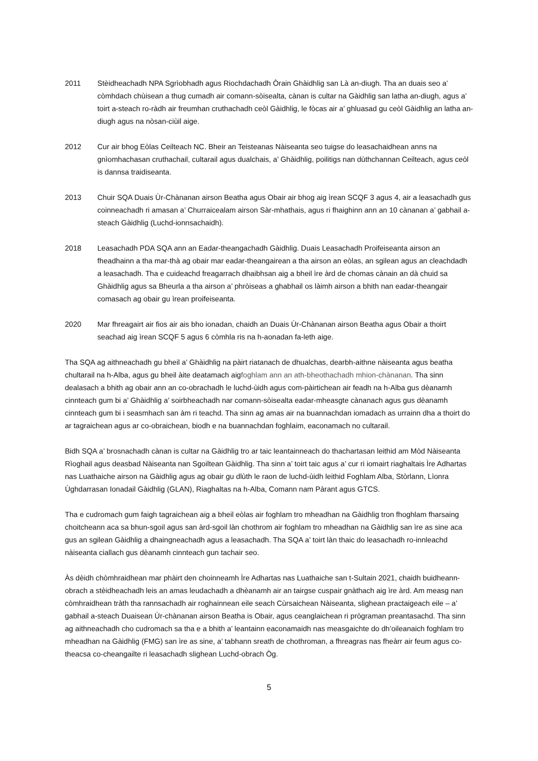2011 Stèidheachadh NPA Sgrìobhadh agus Riochdachadh Òrain Ghàidhlig san Là an-diugh. Tha an duais seo a’ còmhdach chùisean a thug cumadh air comann-sòisealta, cànan is cultar na Gàidhlig san latha an-diugh, agus a’ toirt a-steach ro-ràdh air freumhan cruthachadh ceòl Gàidhlig, le fòcas air a’ ghluasad gu ceòl Gàidhlig an latha an-diugh agus na nòsan-ciùil aige.
2012 Cur air bhog Eòlas Ceilteach NC. Bheir an Teisteanas Nàiseanta seo tuigse do leasachaidhean anns na gnìomhachasan cruthachail, cultarail agus dualchais, a’ Ghàidhlig, poilitigs nan dùthchannan Ceilteach, agus ceòl is dannsa traidiseanta.
2013 Chuir SQA Duais Ùr-Chànanan airson Beatha agus Obair air bhog aig ìrean SCQF 3 agus 4, air a leasachadh gus coinneachadh ri amasan a’ Churraicealam airson Sàr-mhathais, agus ri fhaighinn ann an 10 cànanan a’ gabhail a-steach Gàidhlig (Luchd-ionnsachaidh).
2018 Leasachadh PDA SQA ann an Eadar-theangachadh Gàidhlig. Duais Leasachadh Proifeiseanta airson an fheadhainn a tha mar-thà ag obair mar eadar-theangairean a tha airson an eòlas, an sgilean agus an cleachdadh a leasachadh. Tha e cuideachd freagarrach dhaibhsan aig a bheil ìre àrd de chomas cànain an dà chuid sa Ghàidhlig agus sa Bheurla a tha airson a’ phròiseas a ghabhail os làimh airson a bhith nan eadar-theangair comasach ag obair gu ìrean proifeiseanta.
2020 Mar fhreagairt air fios air ais bho ionadan, chaidh an Duais Ùr-Chànanan airson Beatha agus Obair a thoirt seachad aig ìrean SCQF 5 agus 6 còmhla ris na h-aonadan fa-leth aige.
Tha SQA ag aithneachadh gu bheil a’ Ghàidhlig na pàirt riatanach de dhualchas, dearbh-aithne nàiseanta agus beatha chultarail na h-Alba, agus gu bheil àite deatamach aigfoghlam ann an ath-bheothachadh mhion-chànanan. Tha sinn dealasach a bhith ag obair ann an co-obrachadh le luchd-ùidh agus com-pàirtichean air feadh na h-Alba gus dèanamh cinnteach gum bi a’ Ghàidhlig a’ soirbheachadh nar comann-sòisealta eadar-mheasgte cànanach agus gus dèanamh cinnteach gum bi i seasmhach san àm ri teachd. Tha sinn ag amas air na buannachdan iomadach as urrainn dha a thoirt do ar tagraichean agus ar co-obraichean, biodh e na buannachdan foghlaim, eaconamach no cultarail.
Bidh SQA a’ brosnachadh cànan is cultar na Gàidhlig tro ar taic leantainneach do thachartasan leithid am Mòd Nàiseanta Rìoghail agus deasbad Nàiseanta nan Sgoiltean Gàidhlig. Tha sinn a’ toirt taic agus a’ cur ri iomairt riaghaltais Ìre Adhartas nas Luathaiche airson na Gàidhlig agus ag obair gu dlùth le raon de luchd-ùidh leithid Foghlam Alba, Stòrlann, Lìonra Ùghdarrasan Ionadail Gàidhlig (GLAN), Riaghaltas na h-Alba, Comann nam Pàrant agus GTCS.
Tha e cudromach gum faigh tagraichean aig a bheil eòlas air foghlam tro mheadhan na Gàidhlig tron fhoghlam fharsaing choitcheann aca sa bhun-sgoil agus san àrd-sgoil làn chothrom air foghlam tro mheadhan na Gàidhlig san ìre as sine aca gus an sgilean Gàidhlig a dhaingneachadh agus a leasachadh. Tha SQA a’ toirt làn thaic do leasachadh ro-innleachd nàiseanta ciallach gus dèanamh cinnteach gun tachair seo.
Às dèidh chòmhraidhean mar phàirt den choinneamh Ìre Adhartas nas Luathaiche san t-Sultain 2021, chaidh buidheann-obrach a stèidheachadh leis an amas leudachadh a dhèanamh air an tairgse cuspair gnàthach aig ìre àrd. Am measg nan còmhraidhean tràth tha rannsachadh air roghainnean eile seach Cùrsaichean Nàiseanta, slighean practaigeach eile – a’ gabhail a-steach Duaisean Ùr-chànanan airson Beatha is Obair, agus ceanglaichean ri prògraman preantasachd. Tha sinn ag aithneachadh cho cudromach sa tha e a bhith a’ leantainn eaconamaidh nas measgaichte do dh’oileanaich foghlam tro mheadhan na Gàidhlig (FMG) san ìre as sine, a’ tabhann sreath de chothroman, a fhreagras nas fheàrr air feum agus co-theacsa co-cheangailte ri leasachadh slighean Luchd-obrach Òg.
5